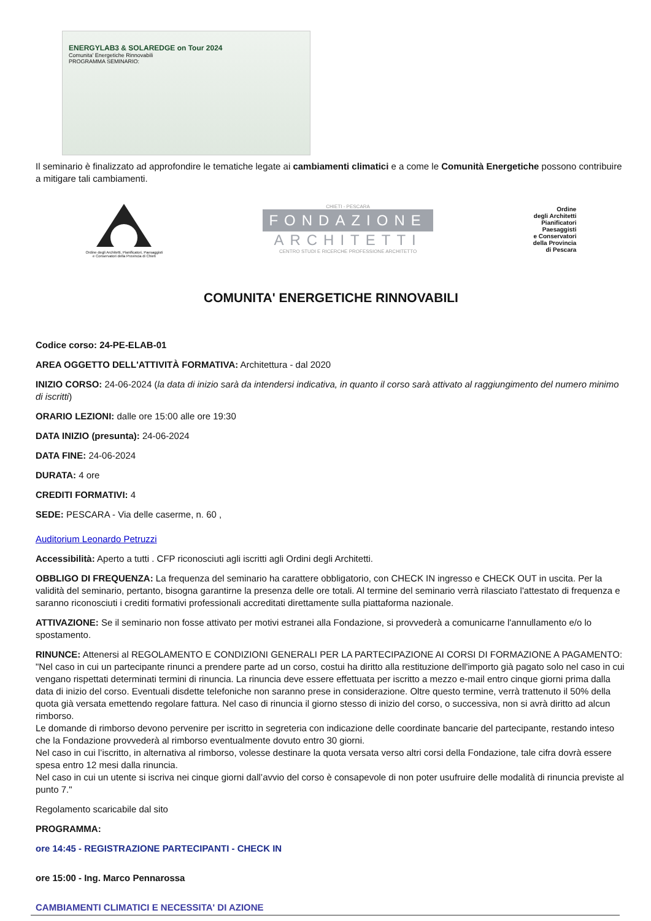ENERGYLAB3 & SOLAREDGE on Tour 2024
Comunita' Energetiche Rinnovabili
PROGRAMMA SEMINARIO:
Il seminario è finalizzato ad approfondire le tematiche legate ai cambiamenti climatici e a come le Comunità Energetiche possono contribuire a mitigare tali cambiamenti.
Ordine degli Architetti, Pianificatori, Paesaggisti
e Conservatori della Provincia di Chieti
CHIETI - PESCARA
FONDAZIONE
ARCHITETTI
CENTRO STUDI E RICERCHE PROFESSIONE ARCHITETTO
Ordine
degli Architetti
Pianificatori
Paesaggisti
e Conservatori
della Provincia
di Pescara
COMUNITA' ENERGETICHE RINNOVABILI
Codice corso: 24-PE-ELAB-01
AREA OGGETTO DELL'ATTIVITÀ FORMATIVA: Architettura - dal 2020
INIZIO CORSO: 24-06-2024 (la data di inizio sarà da intendersi indicativa, in quanto il corso sarà attivato al raggiungimento del numero minimo di iscritti)
ORARIO LEZIONI: dalle ore 15:00 alle ore 19:30
DATA INIZIO (presunta): 24-06-2024
DATA FINE: 24-06-2024
DURATA: 4 ore
CREDITI FORMATIVI: 4
SEDE: PESCARA - Via delle caserme, n. 60 ,
Auditorium Leonardo Petruzzi
Accessibilità: Aperto a tutti . CFP riconosciuti agli iscritti agli Ordini degli Architetti.
OBBLIGO DI FREQUENZA: La frequenza del seminario ha carattere obbligatorio, con CHECK IN ingresso e CHECK OUT in uscita. Per la validità del seminario, pertanto, bisogna garantirne la presenza delle ore totali. Al termine del seminario verrà rilasciato l'attestato di frequenza e saranno riconosciuti i crediti formativi professionali accreditati direttamente sulla piattaforma nazionale.
ATTIVAZIONE: Se il seminario non fosse attivato per motivi estranei alla Fondazione, si provvederà a comunicarne l'annullamento e/o lo spostamento.
RINUNCE: Attenersi al REGOLAMENTO E CONDIZIONI GENERALI PER LA PARTECIPAZIONE AI CORSI DI FORMAZIONE A PAGAMENTO: "Nel caso in cui un partecipante rinunci a prendere parte ad un corso, costui ha diritto alla restituzione dell'importo già pagato solo nel caso in cui vengano rispettati determinati termini di rinuncia. La rinuncia deve essere effettuata per iscritto a mezzo e-mail entro cinque giorni prima dalla data di inizio del corso. Eventuali disdette telefoniche non saranno prese in considerazione. Oltre questo termine, verrà trattenuto il 50% della quota già versata emettendo regolare fattura. Nel caso di rinuncia il giorno stesso di inizio del corso, o successiva, non si avrà diritto ad alcun rimborso.
Le domande di rimborso devono pervenire per iscritto in segreteria con indicazione delle coordinate bancarie del partecipante, restando inteso che la Fondazione provvederà al rimborso eventualmente dovuto entro 30 giorni.
Nel caso in cui l’iscritto, in alternativa al rimborso, volesse destinare la quota versata verso altri corsi della Fondazione, tale cifra dovrà essere spesa entro 12 mesi dalla rinuncia.
Nel caso in cui un utente si iscriva nei cinque giorni dall’avvio del corso è consapevole di non poter usufruire delle modalità di rinuncia previste al punto 7."
Regolamento scaricabile dal sito
PROGRAMMA:
ore 14:45 - REGISTRAZIONE PARTECIPANTI - CHECK IN
ore 15:00 - Ing. Marco Pennarossa
CAMBIAMENTI CLIMATICI E NECESSITA' DI AZIONE